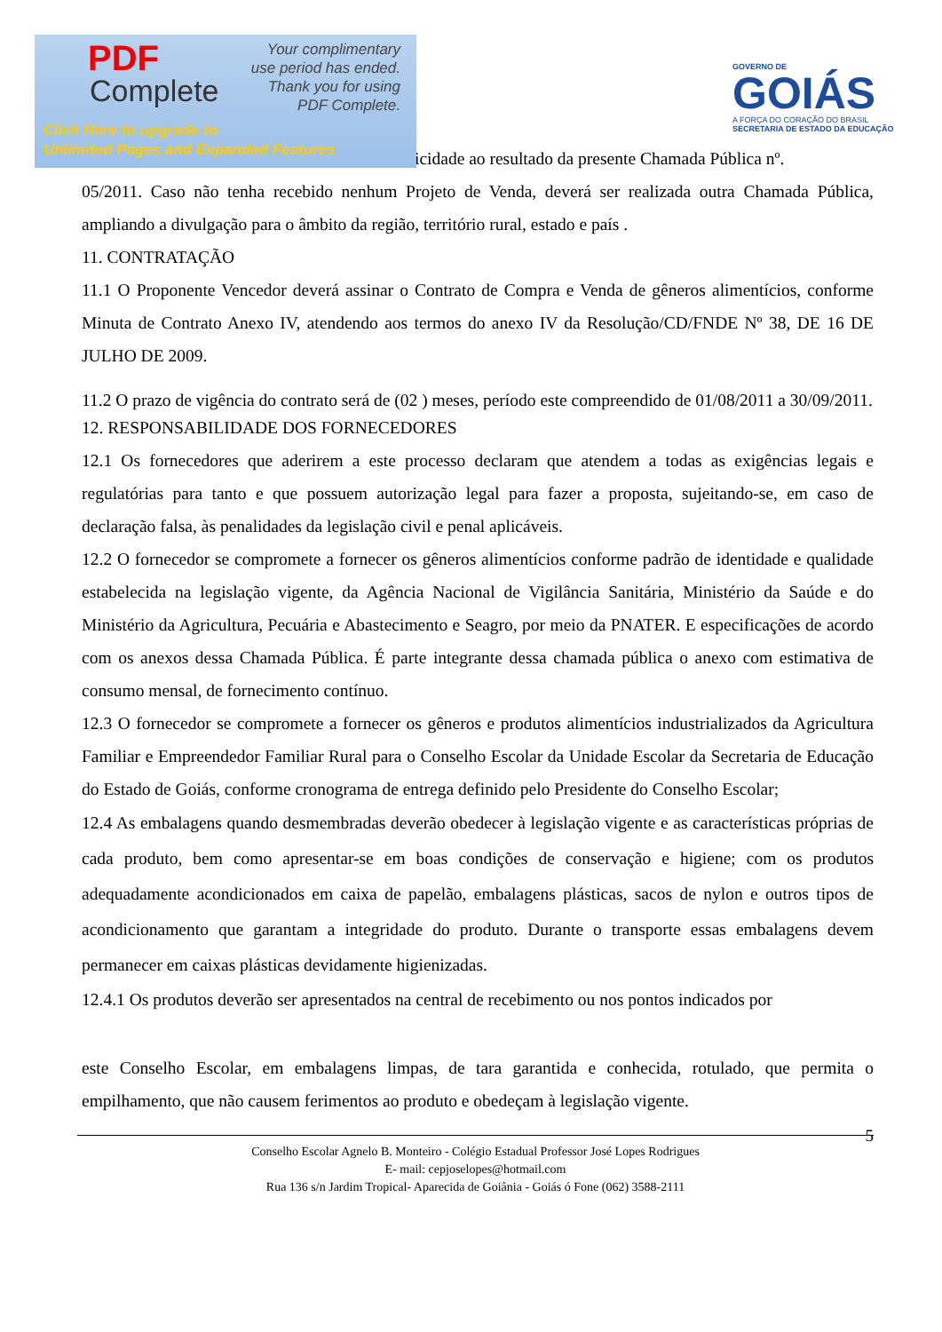PDF
Complete
Your complimentary
use period has ended.
Thank you for using
PDF Complete.
Click Here to upgrade to
Unlimited Pages and Expanded Features
GOVERNO DE
GOIÁS
A FORÇA DO CORAÇÃO DO BRASIL
SECRETARIA DE ESTADO DA EDUCAÇÃO
icidade ao resultado da presente Chamada Pública nº.
05/2011. Caso não tenha recebido nenhum Projeto de Venda, deverá ser realizada outra Chamada Pública, ampliando a divulgação para o âmbito da região, território rural, estado e país .
11. CONTRATAÇÃO
11.1 O Proponente Vencedor deverá assinar o Contrato de Compra e Venda de gêneros alimentícios, conforme Minuta de Contrato Anexo IV, atendendo aos termos do anexo IV da Resolução/CD/FNDE Nº 38, DE 16 DE JULHO DE 2009.
11.2 O prazo de vigência do contrato será de (02 ) meses, período este compreendido de 01/08/2011 a 30/09/2011.
12. RESPONSABILIDADE DOS FORNECEDORES
12.1 Os fornecedores que aderirem a este processo declaram que atendem a todas as exigências legais e regulatórias para tanto e que possuem autorização legal para fazer a proposta, sujeitando-se, em caso de declaração falsa, às penalidades da legislação civil e penal aplicáveis.
12.2 O fornecedor se compromete a fornecer os gêneros alimentícios conforme padrão de identidade e qualidade estabelecida na legislação vigente, da Agência Nacional de Vigilância Sanitária, Ministério da Saúde e do Ministério da Agricultura, Pecuária e Abastecimento e Seagro, por meio da PNATER. E especificações de acordo com os anexos dessa Chamada Pública. É parte integrante dessa chamada pública o anexo com estimativa de consumo mensal, de fornecimento contínuo.
12.3 O fornecedor se compromete a fornecer os gêneros e produtos alimentícios industrializados da Agricultura Familiar e Empreendedor Familiar Rural para o Conselho Escolar da Unidade Escolar da Secretaria de Educação do Estado de Goiás, conforme cronograma de entrega definido pelo Presidente do Conselho Escolar;
12.4 As embalagens quando desmembradas deverão obedecer à legislação vigente e as características próprias de cada produto, bem como apresentar-se em boas condições de conservação e higiene; com os produtos adequadamente acondicionados em caixa de papelão, embalagens plásticas, sacos de nylon e outros tipos de acondicionamento que garantam a integridade do produto. Durante o transporte essas embalagens devem permanecer em caixas plásticas devidamente higienizadas.
12.4.1 Os produtos deverão ser apresentados na central de recebimento ou nos pontos indicados por
este Conselho Escolar, em embalagens limpas, de tara garantida e conhecida, rotulado, que permita o empilhamento, que não causem ferimentos ao produto e obedeçam à legislação vigente.
5
Conselho Escolar Agnelo B. Monteiro - Colégio Estadual Professor José Lopes Rodrigues
E- mail: cepjoselopes@hotmail.com
Rua 136 s/n Jardim Tropical- Aparecida de Goiânia - Goiás ó Fone (062) 3588-2111